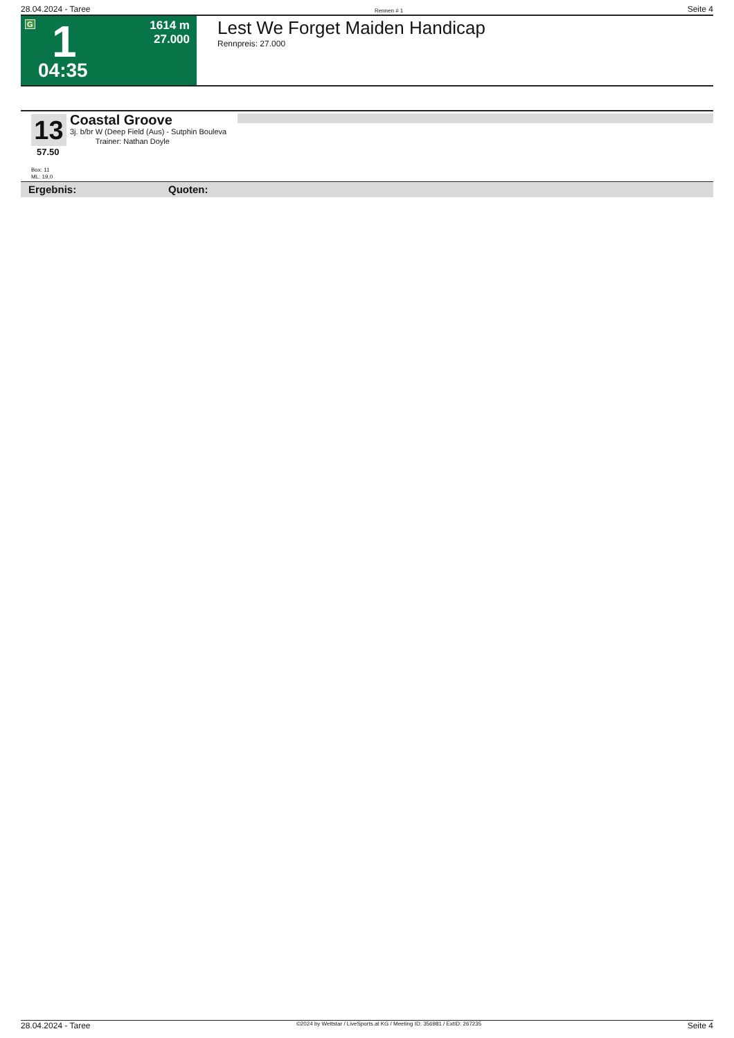28.04.2024 - Taree Rennen # 1 Seite 4
G 1 1614 m
27.000
04:35
Lest We Forget Maiden Handicap
Rennpreis: 27.000
13
Coastal Groove
3j. b/br W (Deep Field (Aus) - Sutphin Bouleva
Trainer: Nathan Doyle
57.50
Box: 11
ML: 19,0
Ergebnis: Quoten:
28.04.2024 - Taree ©2024 by Wettstar / LiveSports.at KG / Meeting ID: 356981 / ExtID: 267235 Seite 4